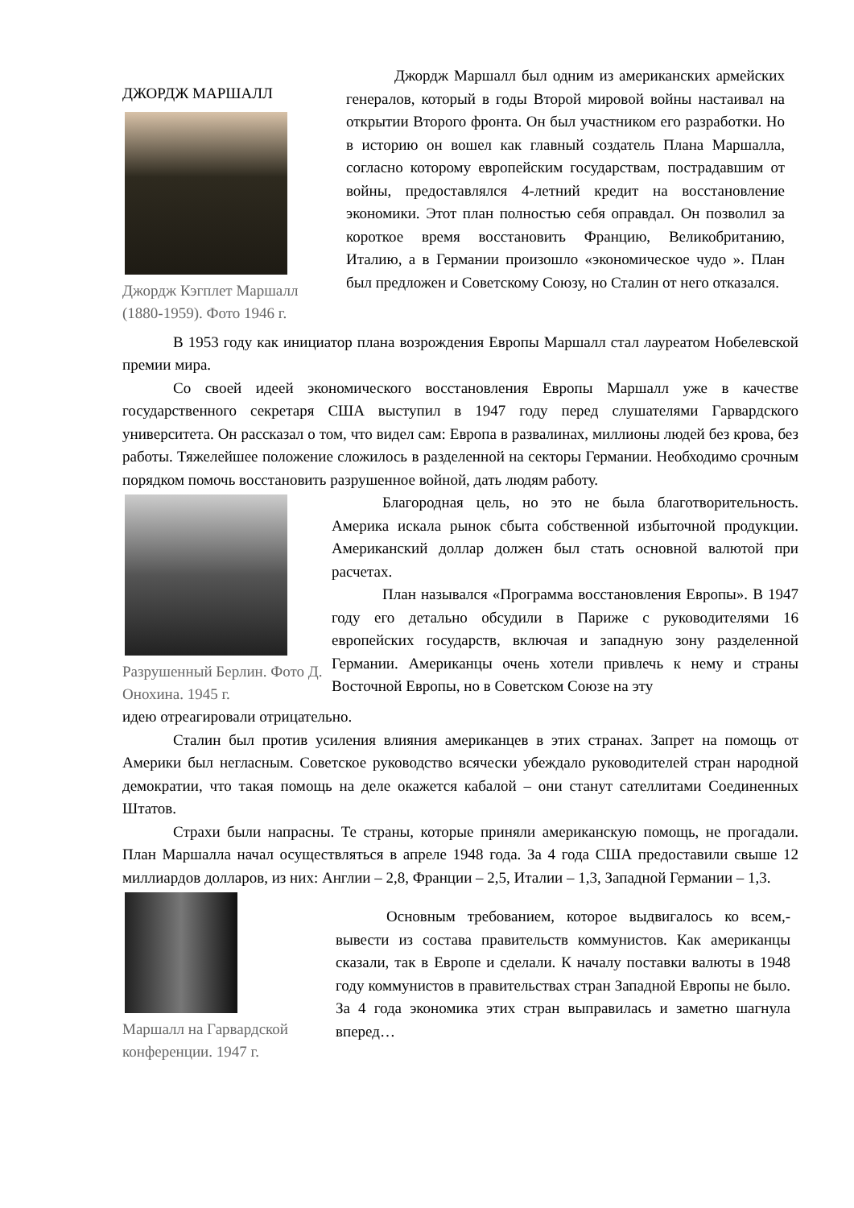ДЖОРДЖ МАРШАЛЛ
Джордж Кэгплет Маршалл (1880-1959). Фото 1946 г.
Джордж Маршалл был одним из американских армейских генералов, который в годы Второй мировой войны настаивал на открытии Второго фронта. Он был участником его разработки. Но в историю он вошел как главный создатель Плана Маршалла, согласно которому европейским государствам, пострадавшим от войны, предоставлялся 4-летний кредит на восстановление экономики. Этот план полностью себя оправдал. Он позволил за короткое время восстановить Францию, Великобританию, Италию, а в Германии произошло «экономическое чудо ». План был предложен и Советскому Союзу, но Сталин от него отказался.
В 1953 году как инициатор плана возрождения Европы Маршалл стал лауреатом Нобелевской премии мира.
Со своей идеей экономического восстановления Европы Маршалл уже в качестве государственного секретаря США выступил в 1947 году перед слушателями Гарвардского университета. Он рассказал о том, что видел сам: Европа в развалинах, миллионы людей без крова, без работы. Тяжелейшее положение сложилось в разделенной на секторы Германии. Необходимо срочным порядком помочь восстановить разрушенное войной, дать людям работу.
Разрушенный Берлин. Фото Д. Онохина. 1945 г.
Благородная цель, но это не была благотворительность. Америка искала рынок сбыта собственной избыточной продукции. Американский доллар должен был стать основной валютой при расчетах.
План назывался «Программа восстановления Европы». В 1947 году его детально обсудили в Париже с руководителями 16 европейских государств, включая и западную зону разделенной Германии. Американцы очень хотели привлечь к нему и страны Восточной Европы, но в Советском Союзе на эту
идею отреагировали отрицательно.
Сталин был против усиления влияния американцев в этих странах. Запрет на помощь от Америки был негласным. Советское руководство всячески убеждало руководителей стран народной демократии, что такая помощь на деле окажется кабалой – они станут сателлитами Соединенных Штатов.
Страхи были напрасны. Те страны, которые приняли американскую помощь, не прогадали. План Маршалла начал осуществляться в апреле 1948 года. За 4 года США предоставили свыше 12 миллиардов долларов, из них: Англии – 2,8, Франции – 2,5, Италии – 1,3, Западной Германии – 1,3.
Маршалл на Гарвардской конференции. 1947 г.
Основным требованием, которое выдвигалось ко всем,- вывести из состава правительств коммунистов. Как американцы сказали, так в Европе и сделали. К началу поставки валюты в 1948 году коммунистов в правительствах стран Западной Европы не было. За 4 года экономика этих стран выправилась и заметно шагнула вперед…